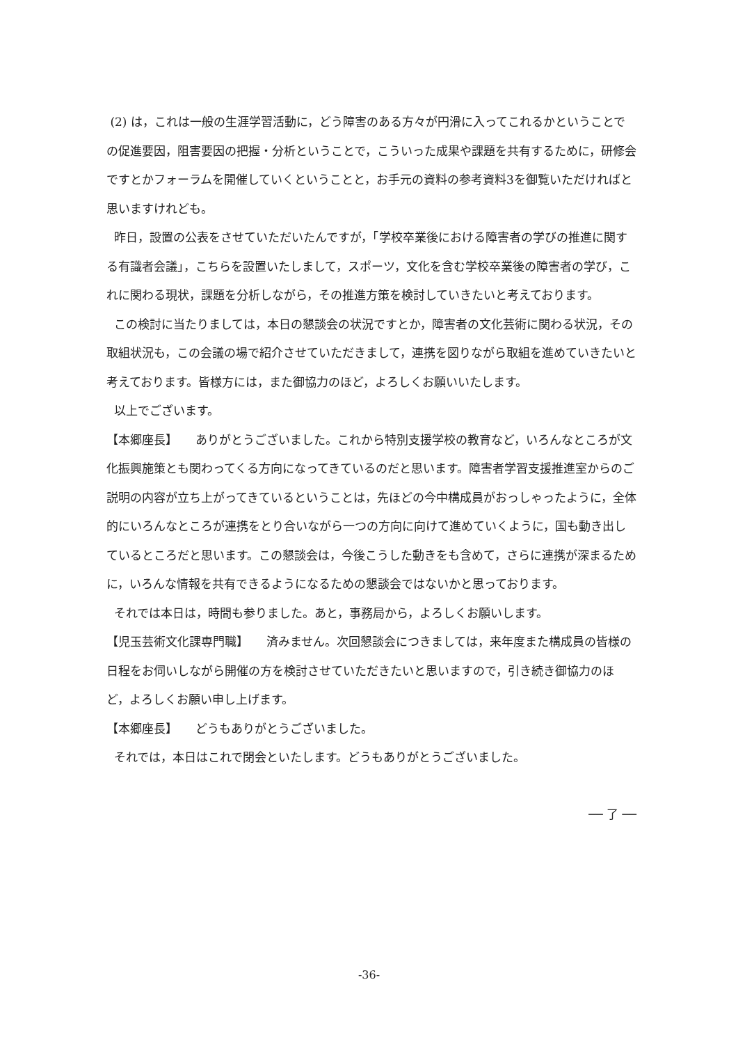(2) は，これは一般の生涯学習活動に，どう障害のある方々が円滑に入ってこれるかということでの促進要因，阻害要因の把握・分析ということで，こういった成果や課題を共有するために，研修会ですとかフォーラムを開催していくということと，お手元の資料の参考資料3を御覧いただければと思いますけれども。
昨日，設置の公表をさせていただいたんですが，「学校卒業後における障害者の学びの推進に関する有識者会議」，こちらを設置いたしまして，スポーツ，文化を含む学校卒業後の障害者の学び，これに関わる現状，課題を分析しながら，その推進方策を検討していきたいと考えております。
この検討に当たりましては，本日の懇談会の状況ですとか，障害者の文化芸術に関わる状況，その取組状況も，この会議の場で紹介させていただきまして，連携を図りながら取組を進めていきたいと考えております。皆様方には，また御協力のほど，よろしくお願いいたします。
以上でございます。
【本郷座長】　　ありがとうございました。これから特別支援学校の教育など，いろんなところが文化振興施策とも関わってくる方向になってきているのだと思います。障害者学習支援推進室からのご説明の内容が立ち上がってきているということは，先ほどの今中構成員がおっしゃったように，全体的にいろんなところが連携をとり合いながら一つの方向に向けて進めていくように，国も動き出しているところだと思います。この懇談会は，今後こうした動きをも含めて，さらに連携が深まるために，いろんな情報を共有できるようになるための懇談会ではないかと思っております。
それでは本日は，時間も参りました。あと，事務局から，よろしくお願いします。
【児玉芸術文化課専門職】　　済みません。次回懇談会につきましては，来年度また構成員の皆様の日程をお伺いしながら開催の方を検討させていただきたいと思いますので，引き続き御協力のほど，よろしくお願い申し上げます。
【本郷座長】　　どうもありがとうございました。
それでは，本日はこれで閉会といたします。どうもありがとうございました。
── 了 ──
-36-